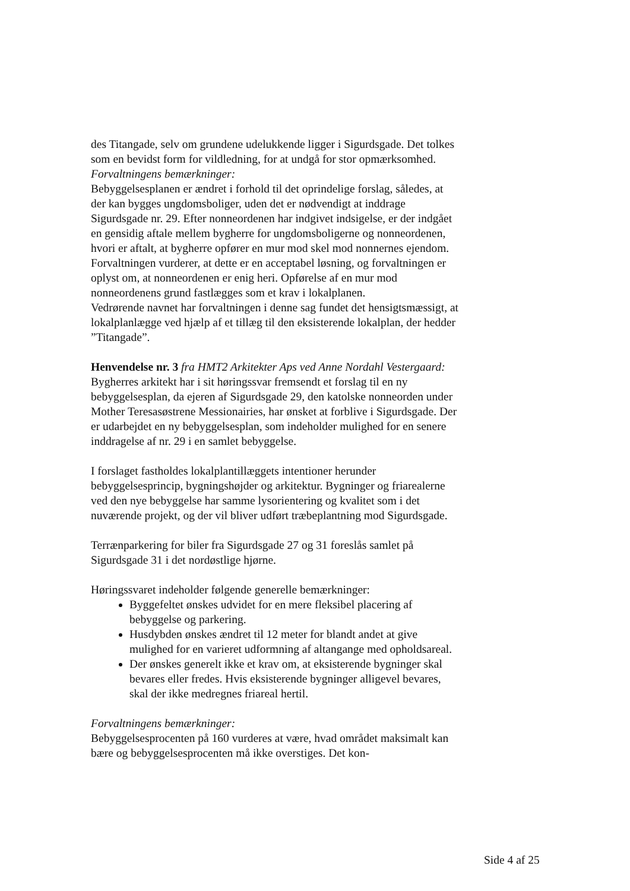des Titangade, selv om grundene udelukkende ligger i Sigurdsgade. Det tolkes som en bevidst form for vildledning, for at undgå for stor opmærksomhed.
Forvaltningens bemærkninger:
Bebyggelsesplanen er ændret i forhold til det oprindelige forslag, således, at der kan bygges ungdomsboliger, uden det er nødvendigt at inddrage Sigurdsgade nr. 29. Efter nonneordenen har indgivet indsigelse, er der indgået en gensidig aftale mellem bygherre for ungdomsboligerne og nonneordenen, hvori er aftalt, at bygherre opfører en mur mod skel mod nonnernes ejendom. Forvaltningen vurderer, at dette er en acceptabel løsning, og forvaltningen er oplyst om, at nonneordenen er enig heri. Opførelse af en mur mod nonneordenens grund fastlægges som et krav i lokalplanen.
Vedrørende navnet har forvaltningen i denne sag fundet det hensigtsmæssigt, at lokalplanlægge ved hjælp af et tillæg til den eksisterende lokalplan, der hedder ”Titangade”.
Henvendelse nr. 3 fra HMT2 Arkitekter Aps ved Anne Nordahl Vestergaard:
Bygherres arkitekt har i sit høringssvar fremsendt et forslag til en ny bebyggelsesplan, da ejeren af Sigurdsgade 29, den katolske nonneorden under Mother Teresasøstrene Messionairies, har ønsket at forblive i Sigurdsgade. Der er udarbejdet en ny bebyggelsesplan, som indeholder mulighed for en senere inddragelse af nr. 29 i en samlet bebyggelse.
I forslaget fastholdes lokalplantillæggets intentioner herunder bebyggelsesprincip, bygningshøjder og arkitektur. Bygninger og friarealerne ved den nye bebyggelse har samme lysorientering og kvalitet som i det nuværende projekt, og der vil bliver udført træbeplantning mod Sigurdsgade.
Terrænparkering for biler fra Sigurdsgade 27 og 31 foreslås samlet på Sigurdsgade 31 i det nordøstlige hjørne.
Høringssvaret indeholder følgende generelle bemærkninger:
Byggefeltet ønskes udvidet for en mere fleksibel placering af bebyggelse og parkering.
Husdybden ønskes ændret til 12 meter for blandt andet at give mulighed for en varieret udformning af altangange med opholdsareal.
Der ønskes generelt ikke et krav om, at eksisterende bygninger skal bevares eller fredes. Hvis eksisterende bygninger alligevel bevares, skal der ikke medregnes friareal hertil.
Forvaltningens bemærkninger:
Bebyggelsesprocenten på 160 vurderes at være, hvad området maksimalt kan bære og bebyggelsesprocenten må ikke overstiges. Det kon-
Side 4 af 25